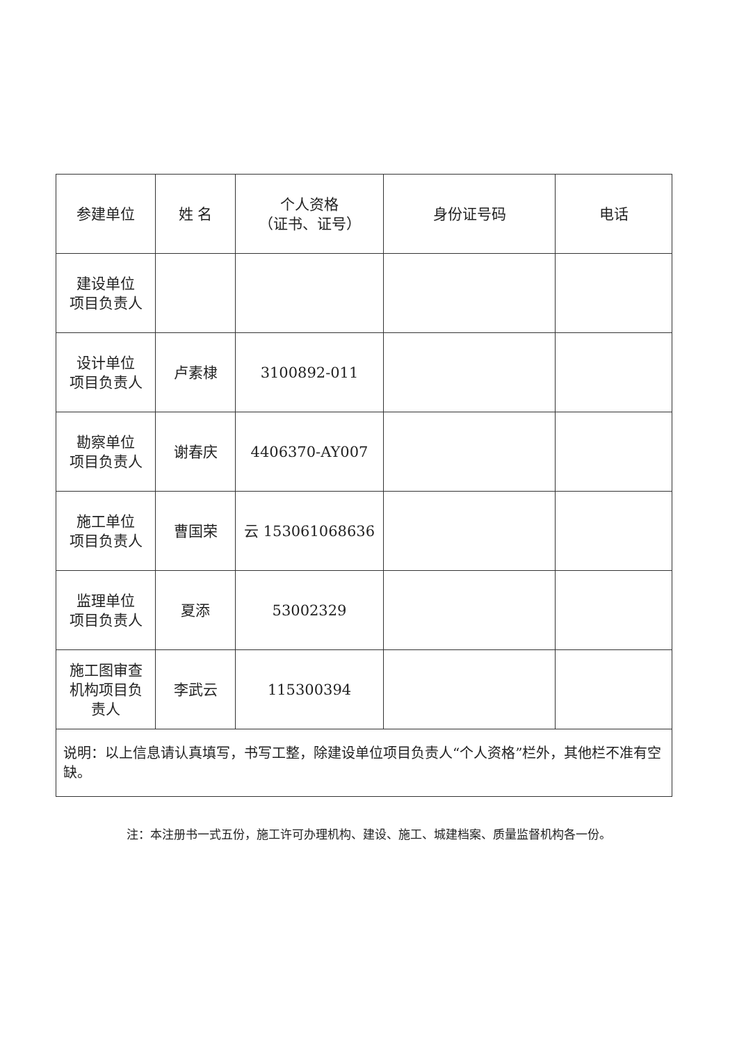| 参建单位 | 姓 名 | 个人资格 （证书、证号） | 身份证号码 | 电话 |
| --- | --- | --- | --- | --- |
| 建设单位 项目负责人 | | | | |
| 设计单位 项目负责人 | 卢素棣 | 3100892-011 | | |
| 勘察单位 项目负责人 | 谢春庆 | 4406370-AY007 | | |
| 施工单位 项目负责人 | 曹国荣 | 云 153061068636 | | |
| 监理单位 项目负责人 | 夏添 | 53002329 | | |
| 施工图审查 机构项目负 责人 | 李武云 | 115300394 | | |
| 说明：以上信息请认真填写，书写工整，除建设单位项目负责人“个人资格”栏外，其他栏不准有空缺。 | | | | |
注：本注册书一式五份，施工许可办理机构、建设、施工、城建档案、质量监督机构各一份。